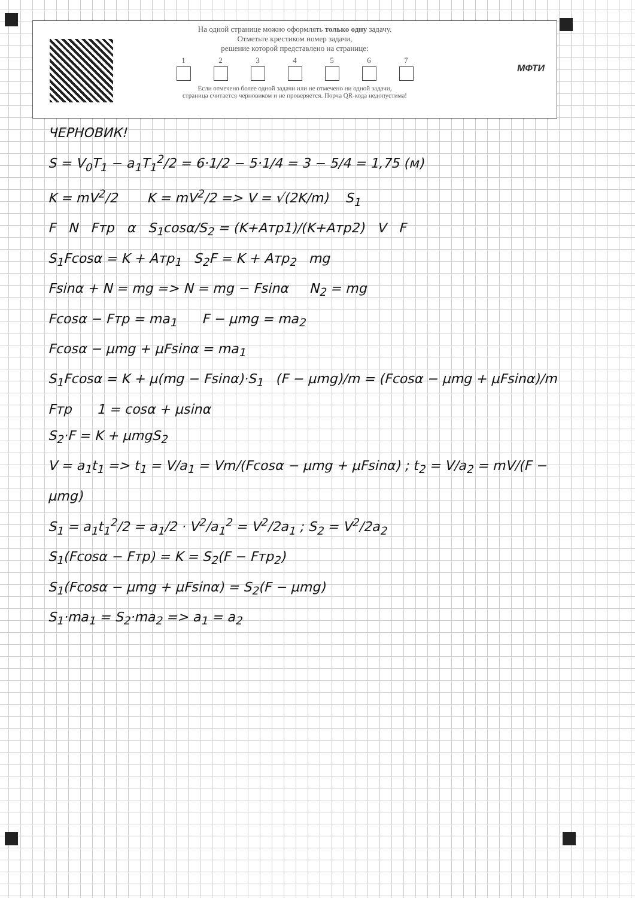На одной странице можно оформлять только одну задачу.
Отметьте крестиком номер задачи,
решение которой представлено на странице:
1 2 3 4 5 6 7
Если отмечено более одной задачи или не отмечено ни одной задачи,
страница считается черновиком и не проверяется. Порча QR-кода недопустима!
МФТИ
ЧЕРНОВИК!
S = V<sub>0</sub>T<sub>1</sub> − a<sub>1</sub>T<sub>1</sub><sup>2</sup>/2 = 6·1/2 − 5·1/4 = 3 − 5/4 = 1,75 (м)
K = mV<sup>2</sup>/2 K = mV<sup>2</sup>/2 => V = √(2K/m) S<sub>1</sub>
F N Fтр α S<sub>1</sub>cosα/S<sub>2</sub> = (K+Aтр1)/(K+Aтр2) V F
S<sub>1</sub>Fcosα = K + Aтр<sub>1</sub> S<sub>2</sub>F = K + Aтр<sub>2</sub> mg
Fsinα + N = mg => N = mg − Fsinα N<sub>2</sub> = mg
Fcosα − Fтр = ma<sub>1</sub> F − μmg = ma<sub>2</sub>
Fcosα − μmg + μFsinα = ma<sub>1</sub>
S<sub>1</sub>Fcosα = K + μ(mg − Fsinα)·S<sub>1</sub> (F − μmg)/m = (Fcosα − μmg + μFsinα)/m
Fтр 1 = cosα + μsinα
S<sub>2</sub>·F = K + μmgS<sub>2</sub>
V = a<sub>1</sub>t<sub>1</sub> => t<sub>1</sub> = V/a<sub>1</sub> = Vm/(Fcosα − μmg + μFsinα) ; t<sub>2</sub> = V/a<sub>2</sub> = mV/(F − μmg)
S<sub>1</sub> = a<sub>1</sub>t<sub>1</sub><sup>2</sup>/2 = a<sub>1</sub>/2 · V<sup>2</sup>/a<sub>1</sub><sup>2</sup> = V<sup>2</sup>/2a<sub>1</sub> ; S<sub>2</sub> = V<sup>2</sup>/2a<sub>2</sub>
S<sub>1</sub>(Fcosα − Fтр) = K = S<sub>2</sub>(F − Fтр<sub>2</sub>)
S<sub>1</sub>(Fcosα − μmg + μFsinα) = S<sub>2</sub>(F − μmg)
S<sub>1</sub>·ma<sub>1</sub> = S<sub>2</sub>·ma<sub>2</sub> => a<sub>1</sub> = a<sub>2</sub>